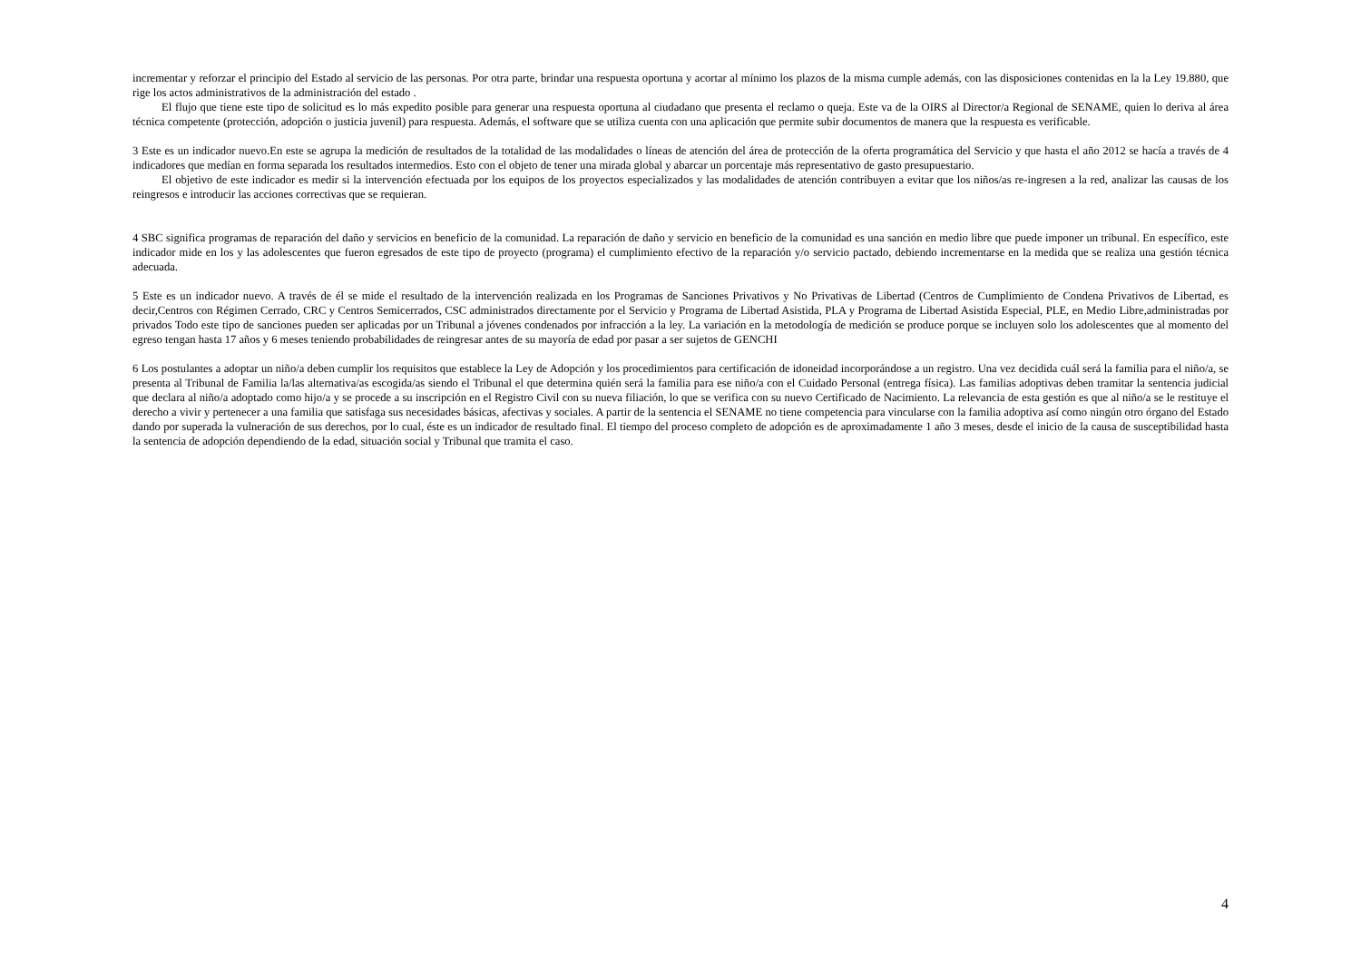incrementar y reforzar el principio del Estado al servicio de las personas. Por otra parte, brindar una respuesta oportuna y acortar al mínimo los plazos de la misma cumple además, con las disposiciones contenidas en la la Ley 19.880, que rige los actos administrativos de la administración del estado .
El flujo que tiene este tipo de solicitud es lo más expedito posible para generar una respuesta oportuna al ciudadano que presenta el reclamo o queja. Este va de la OIRS al Director/a Regional de SENAME, quien lo deriva al área técnica competente (protección, adopción o justicia juvenil) para respuesta. Además, el software que se utiliza cuenta con una aplicación que permite subir documentos de manera que la respuesta es verificable.
3 Este es un indicador nuevo.En este se agrupa la medición de resultados de la totalidad de las modalidades o líneas de atención del área de protección de la oferta programática del Servicio y que hasta el año 2012 se hacía a través de 4 indicadores que medían en forma separada los resultados intermedios. Esto con el objeto de tener una mirada global y abarcar un porcentaje más representativo de gasto presupuestario.
El objetivo de este indicador es medir si la intervención efectuada por los equipos de los proyectos especializados y las modalidades de atención contribuyen a evitar que los niños/as re-ingresen a la red, analizar las causas de los reingresos e introducir las acciones correctivas que se requieran.
4 SBC significa programas de reparación del daño y servicios en beneficio de la comunidad. La reparación de daño y servicio en beneficio de la comunidad es una sanción en medio libre que puede imponer un tribunal. En específico, este indicador mide en los y las adolescentes que fueron egresados de este tipo de proyecto (programa) el cumplimiento efectivo de la reparación y/o servicio pactado, debiendo incrementarse en la medida que se realiza una gestión técnica adecuada.
5 Este es un indicador nuevo. A través de él se mide el resultado de la intervención realizada en los Programas de Sanciones Privativos y No Privativas de Libertad (Centros de Cumplimiento de Condena Privativos de Libertad, es decir,Centros con Régimen Cerrado, CRC y Centros Semicerrados, CSC administrados directamente por el Servicio y Programa de Libertad Asistida, PLA y Programa de Libertad Asistida Especial, PLE, en Medio Libre,administradas por privados Todo este tipo de sanciones pueden ser aplicadas por un Tribunal a jóvenes condenados por infracción a la ley. La variación en la metodología de medición se produce porque se incluyen solo los adolescentes que al momento del egreso tengan hasta 17 años y 6 meses teniendo probabilidades de reingresar antes de su mayoría de edad por pasar a ser sujetos de GENCHI
6 Los postulantes a adoptar un niño/a deben cumplir los requisitos que establece la Ley de Adopción y los procedimientos para certificación de idoneidad incorporándose a un registro. Una vez decidida cuál será la familia para el niño/a, se presenta al Tribunal de Familia la/las alternativa/as escogida/as siendo el Tribunal el que determina quién será la familia para ese niño/a con el Cuidado Personal (entrega física). Las familias adoptivas deben tramitar la sentencia judicial que declara al niño/a adoptado como hijo/a y se procede a su inscripción en el Registro Civil con su nueva filiación, lo que se verifica con su nuevo Certificado de Nacimiento. La relevancia de esta gestión es que al niño/a se le restituye el derecho a vivir y pertenecer a una familia que satisfaga sus necesidades básicas, afectivas y sociales. A partir de la sentencia el SENAME no tiene competencia para vincularse con la familia adoptiva así como ningún otro órgano del Estado dando por superada la vulneración de sus derechos, por lo cual, éste es un indicador de resultado final. El tiempo del proceso completo de adopción es de aproximadamente 1 año 3 meses, desde el inicio de la causa de susceptibilidad hasta la sentencia de adopción dependiendo de la edad, situación social y Tribunal que tramita el caso.
4